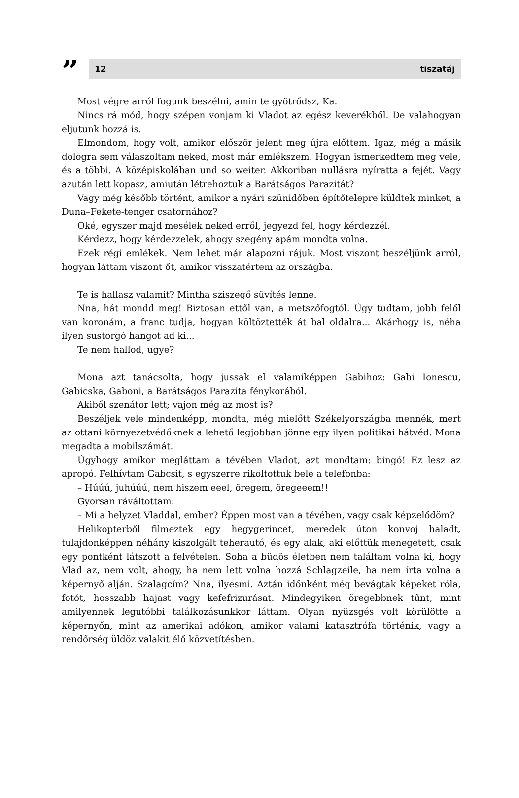” 12 tiszatáj
Most végre arról fogunk beszélni, amin te gyötrődsz, Ka.
Nincs rá mód, hogy szépen vonjam ki Vladot az egész keverékből. De valahogyan eljutunk hozzá is.
Elmondom, hogy volt, amikor először jelent meg újra előttem. Igaz, még a másik dologra sem válaszoltam neked, most már emlékszem. Hogyan ismerkedtem meg vele, és a többi. A középiskolában und so weiter. Akkoriban nullásra nyíratta a fejét. Vagy azután lett kopasz, amiután létrehoztuk a Barátságos Parazitát?
Vagy még később történt, amikor a nyári szünidőben építőtelepre küldtek minket, a Duna–Fekete-tenger csatornához?
Oké, egyszer majd mesélek neked erről, jegyezd fel, hogy kérdezzél.
Kérdezz, hogy kérdezzelek, ahogy szegény apám mondta volna.
Ezek régi emlékek. Nem lehet már alapozni rájuk. Most viszont beszéljünk arról, hogyan láttam viszont őt, amikor visszatértem az országba.
Te is hallasz valamit? Mintha sziszegő süvítés lenne.
Nna, hát mondd meg! Biztosan ettől van, a metszőfogtól. Úgy tudtam, jobb felől van koronám, a franc tudja, hogyan költöztették át bal oldalra... Akárhogy is, néha ilyen sustorgó hangot ad ki...
Te nem hallod, ugye?
Mona azt tanácsolta, hogy jussak el valamiképpen Gabihoz: Gabi Ionescu, Gabicska, Gaboni, a Barátságos Parazita fénykorából.
Akiből szenátor lett; vajon még az most is?
Beszéljek vele mindenképp, mondta, még mielőtt Székelyországba mennék, mert az ottani környezetvédőknek a lehető legjobban jönne egy ilyen politikai hátvéd. Mona megadta a mobilszámát.
Úgyhogy amikor megláttam a tévében Vladot, azt mondtam: bingó! Ez lesz az apropó. Felhívtam Gabcsit, s egyszerre rikoltottuk bele a telefonba:
– Húúú, juhúúú, nem hiszem eeel, öregem, öregeeem!!
Gyorsan ráváltottam:
– Mi a helyzet Vladdal, ember? Éppen most van a tévében, vagy csak képzelődöm?
Helikopterből filmeztek egy hegygerincet, meredek úton konvoj haladt, tulajdonképpen néhány kiszolgált teherautó, és egy alak, aki előttük menegetett, csak egy pontként látszott a felvételen. Soha a büdös életben nem találtam volna ki, hogy Vlad az, nem volt, ahogy, ha nem lett volna hozzá Schlagzeile, ha nem írta volna a képernyő alján. Szalagcím? Nna, ilyesmi. Aztán időnként még bevágtak képeket róla, fotót, hosszabb hajast vagy kefefrizurásat. Mindegyiken öregebbnek tűnt, mint amilyennek legutóbbi találkozásunkkor láttam. Olyan nyüzsgés volt körülötte a képernyőn, mint az amerikai adókon, amikor valami katasztrófa történik, vagy a rendőrség üldöz valakit élő közvetítésben.